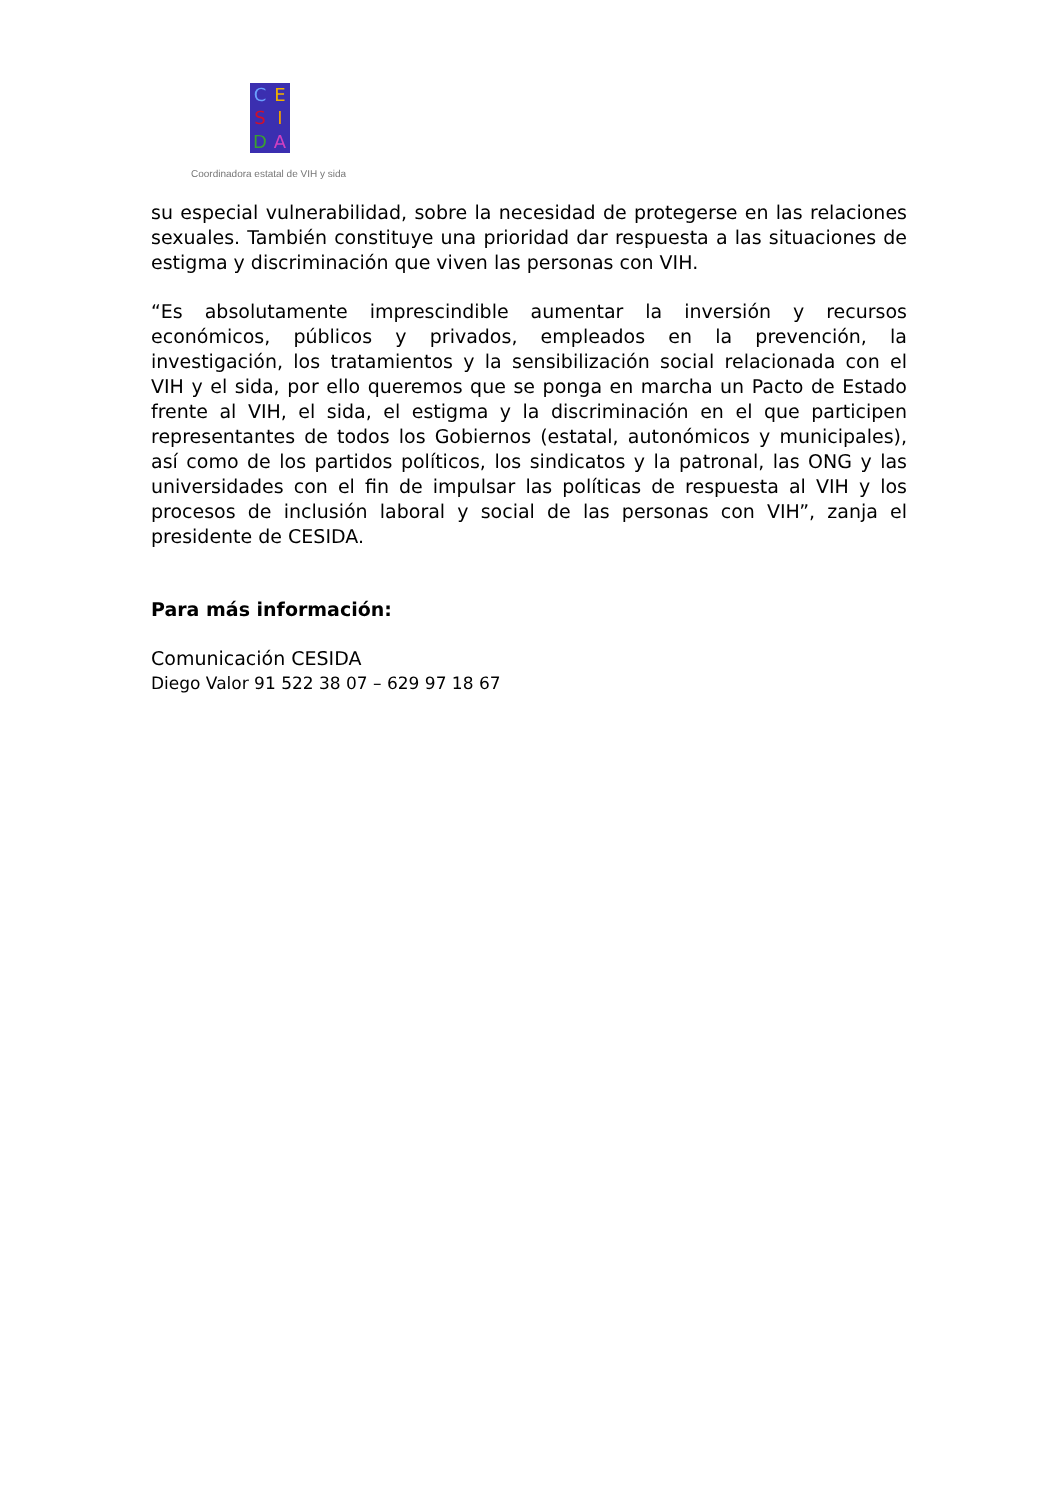CESIDA
Coordinadora estatal de VIH y sida
su especial vulnerabilidad, sobre la necesidad de protegerse en las relaciones sexuales. También constituye una prioridad dar respuesta a las situaciones de estigma y discriminación que viven las personas con VIH.
“Es absolutamente imprescindible aumentar la inversión y recursos económicos, públicos y privados, empleados en la prevención, la investigación, los tratamientos y la sensibilización social relacionada con el VIH y el sida, por ello queremos que se ponga en marcha un Pacto de Estado frente al VIH, el sida, el estigma y la discriminación en el que participen representantes de todos los Gobiernos (estatal, autonómicos y municipales), así como de los partidos políticos, los sindicatos y la patronal, las ONG y las universidades con el fin de impulsar las políticas de respuesta al VIH y los procesos de inclusión laboral y social de las personas con VIH”, zanja el presidente de CESIDA.
Para más información:
Comunicación CESIDA
Diego Valor 91 522 38 07 – 629 97 18 67